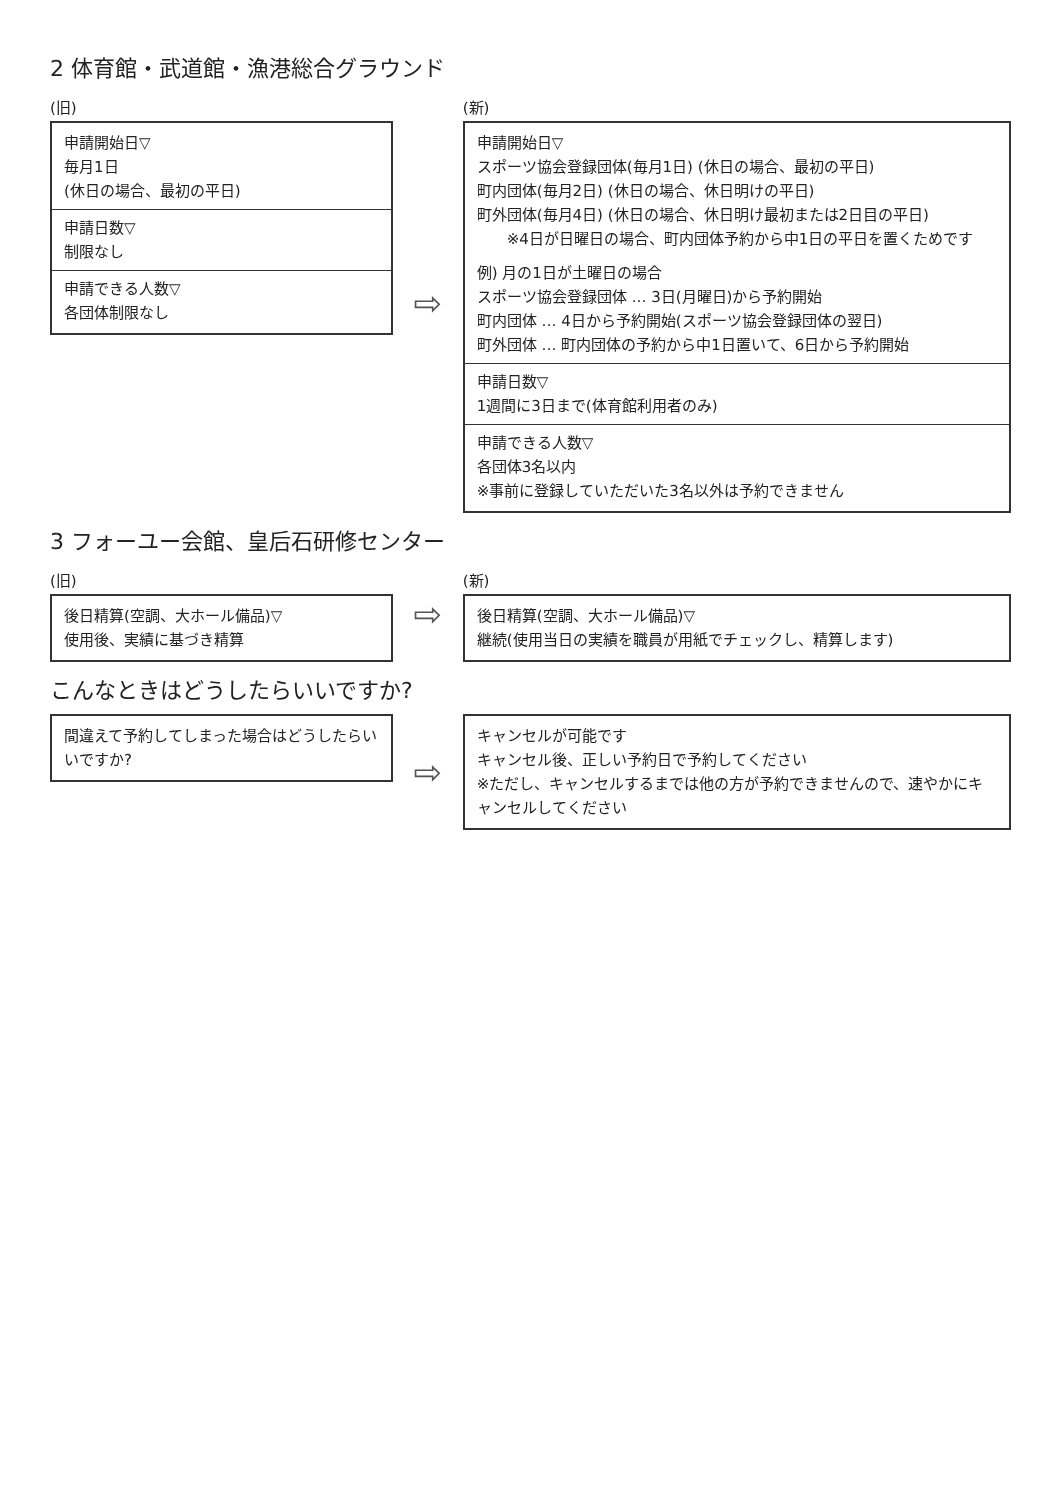2 体育館・武道館・漁港総合グラウンド
(旧)
申請開始日▽
毎月1日
(休日の場合、最初の平日)
申請日数▽
制限なし
申請できる人数▽
各団体制限なし
⇨
(新)
申請開始日▽
スポーツ協会登録団体(毎月1日) (休日の場合、最初の平日)
町内団体(毎月2日) (休日の場合、休日明けの平日)
町外団体(毎月4日) (休日の場合、休日明け最初または2日目の平日)
※4日が日曜日の場合、町内団体予約から中1日の平日を置くためです
例) 月の1日が土曜日の場合
スポーツ協会登録団体 … 3日(月曜日)から予約開始
町内団体 … 4日から予約開始(スポーツ協会登録団体の翌日)
町外団体 … 町内団体の予約から中1日置いて、6日から予約開始
申請日数▽
1週間に3日まで(体育館利用者のみ)
申請できる人数▽
各団体3名以内
※事前に登録していただいた3名以外は予約できません
3 フォーユー会館、皇后石研修センター
(旧)
後日精算(空調、大ホール備品)▽
使用後、実績に基づき精算
⇨
(新)
後日精算(空調、大ホール備品)▽
継続(使用当日の実績を職員が用紙でチェックし、精算します)
こんなときはどうしたらいいですか?
間違えて予約してしまった場合はどうしたらいいですか?
⇨
キャンセルが可能です
キャンセル後、正しい予約日で予約してください
※ただし、キャンセルするまでは他の方が予約できませんので、速やかにキャンセルしてください